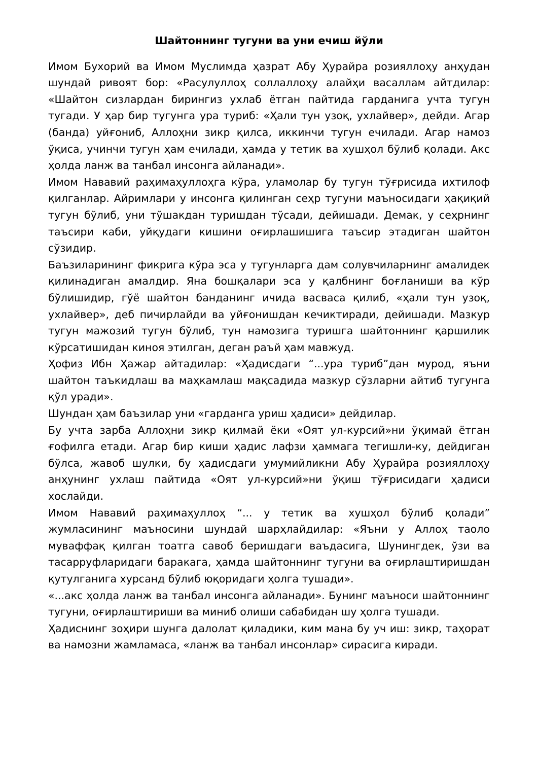Шайтоннинг тугуни ва уни ечиш йўли
Имом Бухорий ва Имом Муслимда ҳазрат Абу Ҳурайра розияллоҳу анҳудан шундай ривоят бор: «Расулуллоҳ соллаллоҳу алайҳи васаллам айтдилар: «Шайтон сизлардан бирингиз ухлаб ётган пайтида гарданига учта тугун тугади. У ҳар бир тугунга ура туриб: «Ҳали тун узоқ, ухлайвер», дейди. Агар (банда) уйғониб, Аллоҳни зикр қилса, иккинчи тугун ечилади. Агар намоз ўқиса, учинчи тугун ҳам ечилади, ҳамда у тетик ва хушҳол бўлиб қолади. Акс ҳолда ланж ва танбал инсонга айланади».
Имом Нававий раҳимаҳуллоҳга кўра, уламолар бу тугун тўғрисида ихтилоф қилганлар. Айримлари у инсонга қилинган сеҳр тугуни маъносидаги ҳақиқий тугун бўлиб, уни тўшакдан туришдан тўсади, дейишади. Демак, у сеҳрнинг таъсири каби, уйқудаги кишини оғирлашишига таъсир этадиган шайтон сўзидир.
Баъзиларининг фикрига кўра эса у тугунларга дам солувчиларнинг амалидек қилинадиган амалдир. Яна бошқалари эса у қалбнинг боғланиши ва кўр бўлишидир, гўё шайтон банданинг ичида васваса қилиб, «ҳали тун узоқ, ухлайвер», деб пичирлайди ва уйғонишдан кечиктиради, дейишади. Мазкур тугун мажозий тугун бўлиб, тун намозига туришга шайтоннинг қаршилик кўрсатишидан киноя этилган, деган раъй ҳам мавжуд.
Ҳофиз Ибн Ҳажар айтадилар: «Ҳадисдаги “...ура туриб”дан мурод, яъни шайтон таъкидлаш ва маҳкамлаш мақсадида мазкур сўзларни айтиб тугунга қўл уради».
Шундан ҳам баъзилар уни «гарданга уриш ҳадиси» дейдилар.
Бу учта зарба Аллоҳни зикр қилмай ёки «Оят ул-курсий»ни ўқимай ётган ғофилга етади. Агар бир киши ҳадис лафзи ҳаммага тегишли-ку, дейдиган бўлса, жавоб шулки, бу ҳадисдаги умумийликни Абу Ҳурайра розияллоҳу анҳунинг ухлаш пайтида «Оят ул-курсий»ни ўқиш тўғрисидаги ҳадиси хослайди.
Имом Нававий раҳимаҳуллоҳ “... у тетик ва хушҳол бўлиб қолади” жумласининг маъносини шундай шарҳлайдилар: «Яъни у Аллоҳ таоло муваффақ қилган тоатга савоб беришдаги ваъдасига, Шунингдек, ўзи ва тасарруфларидаги баракага, ҳамда шайтоннинг тугуни ва оғирлаштиришдан қутулганига хурсанд бўлиб юқоридаги ҳолга тушади».
«...акс ҳолда ланж ва танбал инсонга айланади». Бунинг маъноси шайтоннинг тугуни, оғирлаштириши ва миниб олиши сабабидан шу ҳолга тушади.
Ҳадиснинг зоҳири шунга далолат қиладики, ким мана бу уч иш: зикр, таҳорат ва намозни жамламаса, «ланж ва танбал инсонлар» сирасига киради.